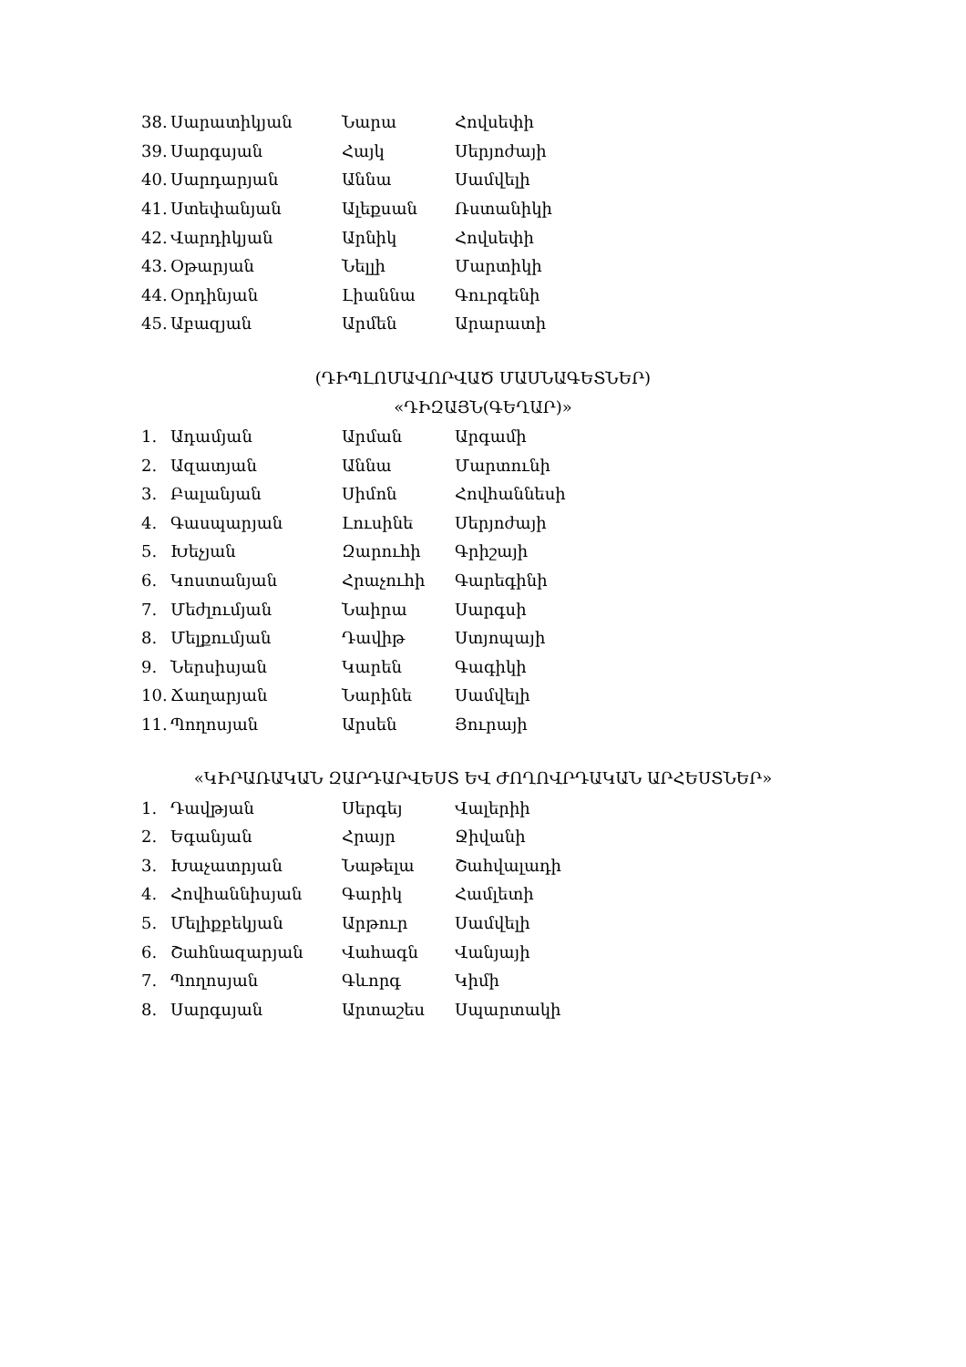38. Սարատիկյան Նարա Հովսեփի
39. Սարգսյան Հայկ Սերյոժայի
40. Սարդարյան Աննա Սամվելի
41. Ստեփանյան Ալեքսան Ռստանիկի
42. Վարդիկյան Արնիկ Հովսեփի
43. Օթարյան Նելլի Մարտիկի
44. Օրդինյան Լիաննա Գուրգենի
45. Աբազյան Արմեն Արարատի
(ԴԻՊԼՈՄԱՎՈՐՎԱԾ ՄԱՍՆԱԳԵՏՆԵՐ)
«ԴԻԶԱՅՆ(ԳԵՂԱՐ)»
1. Ադամյան Արման Արգամի
2. Ազատյան Աննա Մարտունի
3. Բալանյան Սիմոն Հովհաննեսի
4. Գասպարյան Լուսինե Սերյոժայի
5. Խեչյան Զարուհի Գրիշայի
6. Կոստանյան Հրաչուհի Գարեգինի
7. Մեժլումյան Նաիրա Սարգսի
8. Մելքումյան Դավիթ Ստյոպայի
9. Ներսիսյան Կարեն Գագիկի
10. Ճաղարյան Նարինե Սամվելի
11. Պողոսյան Արսեն Յուրայի
«ԿԻՐԱՌԱԿԱՆ ԶԱՐԴԱՐՎԵՍՏ ԵՎ ԺՈՂՈՎՐԴԱԿԱՆ ԱՐՀԵՍՏՆԵՐ»
1. Դավթյան Սերգեյ Վալերիի
2. Եգանյան Հրայր Ջիվանի
3. Խաչատրյան Նաթելա Շահվալադի
4. Հովհաննիսյան Գարիկ Համլետի
5. Մելիքբեկյան Արթուր Սամվելի
6. Շահնազարյան Վահագն Վանյայի
7. Պողոսյան Գևորգ Կիմի
8. Սարգսյան Արտաշես Սպարտակի